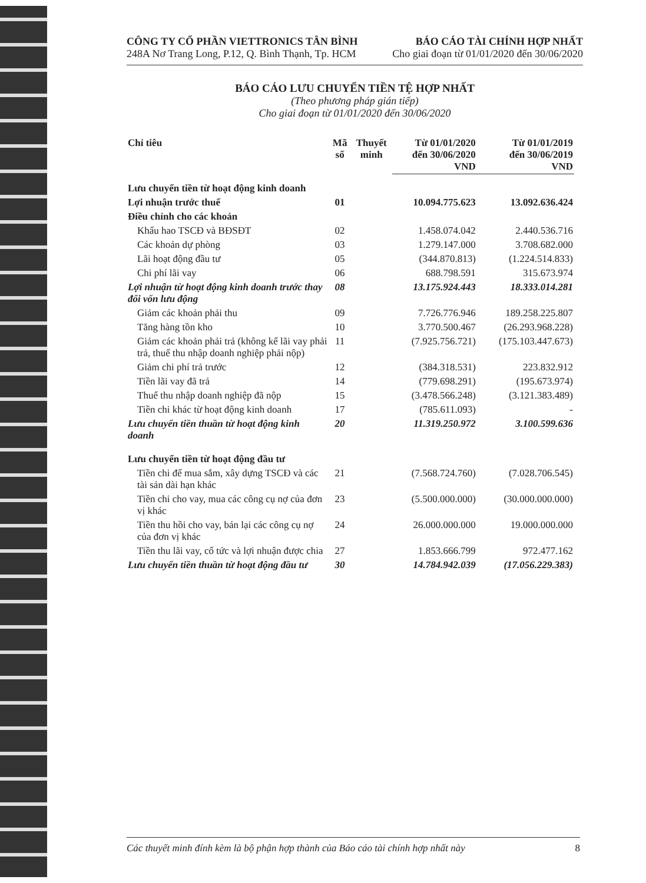CÔNG TY CỔ PHẦN VIETTRONICS TÂN BÌNH
248A Nơ Trang Long, P.12, Q. Bình Thạnh, Tp. HCM
BÁO CÁO TÀI CHÍNH HỢP NHẤT
Cho giai đoạn từ 01/01/2020 đến 30/06/2020
BÁO CÁO LƯU CHUYỂN TIỀN TỆ HỢP NHẤT
(Theo phương pháp gián tiếp)
Cho giai đoạn từ 01/01/2020 đến 30/06/2020
| Chỉ tiêu | Mã số | Thuyết minh | Từ 01/01/2020 đến 30/06/2020 VND | Từ 01/01/2019 đến 30/06/2019 VND |
| --- | --- | --- | --- | --- |
| Lưu chuyển tiền từ hoạt động kinh doanh | | | | |
| Lợi nhuận trước thuế | 01 | | 10.094.775.623 | 13.092.636.424 |
| Điều chỉnh cho các khoản | | | | |
| Khấu hao TSCĐ và BĐSĐT | 02 | | 1.458.074.042 | 2.440.536.716 |
| Các khoản dự phòng | 03 | | 1.279.147.000 | 3.708.682.000 |
| Lãi hoạt động đầu tư | 05 | | (344.870.813) | (1.224.514.833) |
| Chi phí lãi vay | 06 | | 688.798.591 | 315.673.974 |
| Lợi nhuận từ hoạt động kinh doanh trước thay đổi vốn lưu động | 08 | | 13.175.924.443 | 18.333.014.281 |
| Giảm các khoản phải thu | 09 | | 7.726.776.946 | 189.258.225.807 |
| Tăng hàng tồn kho | 10 | | 3.770.500.467 | (26.293.968.228) |
| Giảm các khoản phải trả (không kể lãi vay phải trả, thuế thu nhập doanh nghiệp phải nộp) | 11 | | (7.925.756.721) | (175.103.447.673) |
| Giảm chi phí trả trước | 12 | | (384.318.531) | 223.832.912 |
| Tiền lãi vay đã trả | 14 | | (779.698.291) | (195.673.974) |
| Thuế thu nhập doanh nghiệp đã nộp | 15 | | (3.478.566.248) | (3.121.383.489) |
| Tiền chi khác từ hoạt động kinh doanh | 17 | | (785.611.093) | - |
| Lưu chuyển tiền thuần từ hoạt động kinh doanh | 20 | | 11.319.250.972 | 3.100.599.636 |
| Lưu chuyển tiền từ hoạt động đầu tư | | | | |
| Tiền chi để mua sắm, xây dựng TSCĐ và các tài sản dài hạn khác | 21 | | (7.568.724.760) | (7.028.706.545) |
| Tiền chi cho vay, mua các công cụ nợ của đơn vị khác | 23 | | (5.500.000.000) | (30.000.000.000) |
| Tiền thu hồi cho vay, bán lại các công cụ nợ của đơn vị khác | 24 | | 26.000.000.000 | 19.000.000.000 |
| Tiền thu lãi vay, cổ tức và lợi nhuận được chia | 27 | | 1.853.666.799 | 972.477.162 |
| Lưu chuyển tiền thuần từ hoạt động đầu tư | 30 | | 14.784.942.039 | (17.056.229.383) |
Các thuyết minh đính kèm là bộ phận hợp thành của Báo cáo tài chính hợp nhất này 8